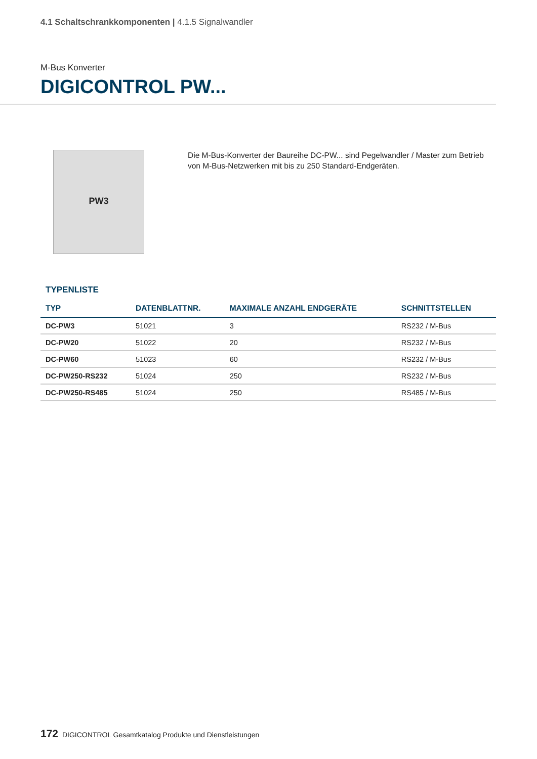4.1 Schaltschrankkomponenten | 4.1.5 Signalwandler
M-Bus Konverter
DIGICONTROL PW...
PW3
Die M-Bus-Konverter der Baureihe DC-PW... sind Pegelwandler / Master zum Betrieb von M-Bus-Netzwerken mit bis zu 250 Standard-Endgeräten.
TYPENLISTE
| TYP | DATENBLATTNR. | MAXIMALE ANZAHL ENDGERÄTE | SCHNITTSTELLEN |
| --- | --- | --- | --- |
| DC-PW3 | 51021 | 3 | RS232 / M-Bus |
| DC-PW20 | 51022 | 20 | RS232 / M-Bus |
| DC-PW60 | 51023 | 60 | RS232 / M-Bus |
| DC-PW250-RS232 | 51024 | 250 | RS232 / M-Bus |
| DC-PW250-RS485 | 51024 | 250 | RS485 / M-Bus |
172 DIGICONTROL Gesamtkatalog Produkte und Dienstleistungen